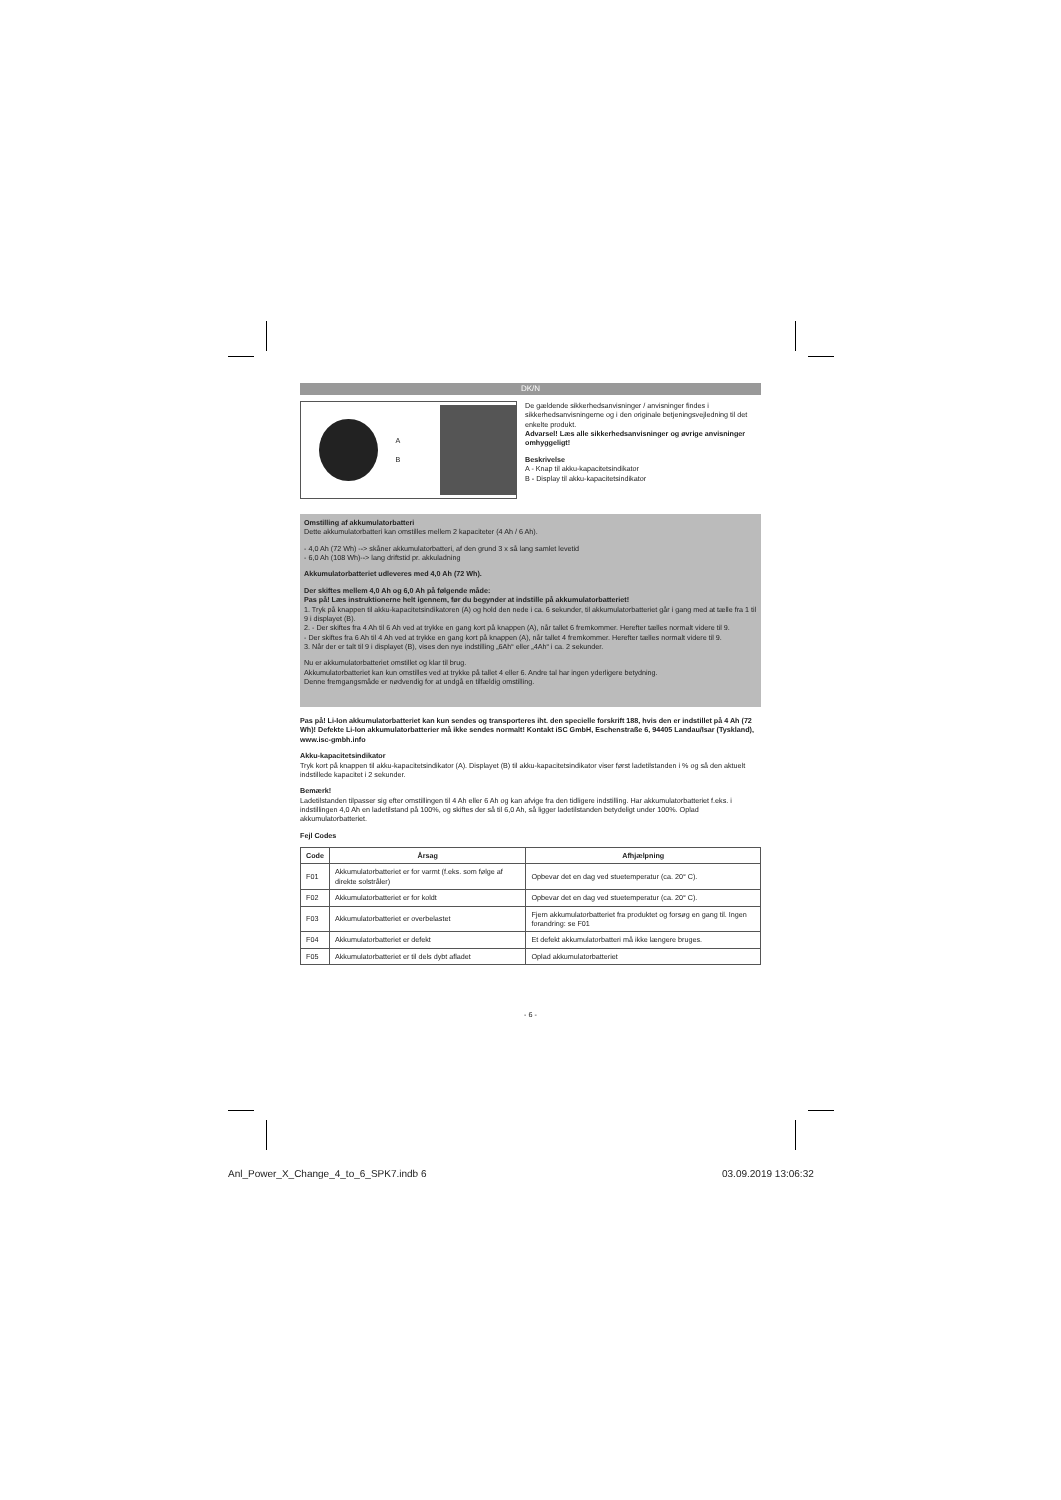DK/N
A
B
De gældende sikkerhedsanvisninger / anvisninger findes i sikkerhedsanvisningerne og i den originale betjeningsvejledning til det enkelte produkt.
Advarsel! Læs alle sikkerhedsanvisninger og øvrige anvisninger omhyggeligt!
Beskrivelse
A - Knap til akku-kapacitetsindikator
B - Display til akku-kapacitetsindikator
Omstilling af akkumulatorbatteri
Dette akkumulatorbatteri kan omstilles mellem 2 kapaciteter (4 Ah / 6 Ah).
- 4,0 Ah (72 Wh) --> skåner akkumulatorbatteri, af den grund 3 x så lang samlet levetid
- 6,0 Ah (108 Wh)--> lang driftstid pr. akkuladning
Akkumulatorbatteriet udleveres med 4,0 Ah (72 Wh).
Der skiftes mellem 4,0 Ah og 6,0 Ah på følgende måde:
Pas på! Læs instruktionerne helt igennem, før du begynder at indstille på akkumulatorbatteriet!
1. Tryk på knappen til akku-kapacitetsindikatoren (A) og hold den nede i ca. 6 sekunder, til akkumulatorbatteriet går i gang med at tælle fra 1 til 9 i displayet (B).
2. - Der skiftes fra 4 Ah til 6 Ah ved at trykke en gang kort på knappen (A), når tallet 6 fremkommer. Herefter tælles normalt videre til 9.
- Der skiftes fra 6 Ah til 4 Ah ved at trykke en gang kort på knappen (A), når tallet 4 fremkommer. Herefter tælles normalt videre til 9.
3. Når der er talt til 9 i displayet (B), vises den nye indstilling „6Ah“ eller „4Ah“ i ca. 2 sekunder.
Nu er akkumulatorbatteriet omstillet og klar til brug.
Akkumulatorbatteriet kan kun omstilles ved at trykke på tallet 4 eller 6. Andre tal har ingen yderligere betydning.
Denne fremgangsmåde er nødvendig for at undgå en tilfældig omstilling.
Pas på! Li-Ion akkumulatorbatteriet kan kun sendes og transporteres iht. den specielle forskrift 188, hvis den er indstillet på 4 Ah (72 Wh)! Defekte Li-Ion akkumulatorbatterier må ikke sendes normalt! Kontakt iSC GmbH, Eschenstraße 6, 94405 Landau/Isar (Tyskland), www.isc-gmbh.info
Akku-kapacitetsindikator
Tryk kort på knappen til akku-kapacitetsindikator (A). Displayet (B) til akku-kapacitetsindikator viser først ladetilstanden i % og så den aktuelt indstillede kapacitet i 2 sekunder.
Bemærk!
Ladetilstanden tilpasser sig efter omstillingen til 4 Ah eller 6 Ah og kan afvige fra den tidligere indstilling. Har akkumulatorbatteriet f.eks. i indstillingen 4,0 Ah en ladetilstand på 100%, og skiftes der så til 6,0 Ah, så ligger ladetilstanden betydeligt under 100%. Oplad akkumulatorbatteriet.
Fejl Codes
| Code | Årsag | Afhjælpning |
| --- | --- | --- |
| F01 | Akkumulatorbatteriet er for varmt (f.eks. som følge af direkte solstråler) | Opbevar det en dag ved stuetemperatur (ca. 20° C). |
| F02 | Akkumulatorbatteriet er for koldt | Opbevar det en dag ved stuetemperatur (ca. 20° C). |
| F03 | Akkumulatorbatteriet er overbelastet | Fjern akkumulatorbatteriet fra produktet og forsøg en gang til. Ingen forandring: se F01 |
| F04 | Akkumulatorbatteriet er defekt | Et defekt akkumulatorbatteri må ikke længere bruges. |
| F05 | Akkumulatorbatteriet er til dels dybt afladet | Oplad akkumulatorbatteriet |
- 6 -
Anl_Power_X_Change_4_to_6_SPK7.indb 6
03.09.2019 13:06:32